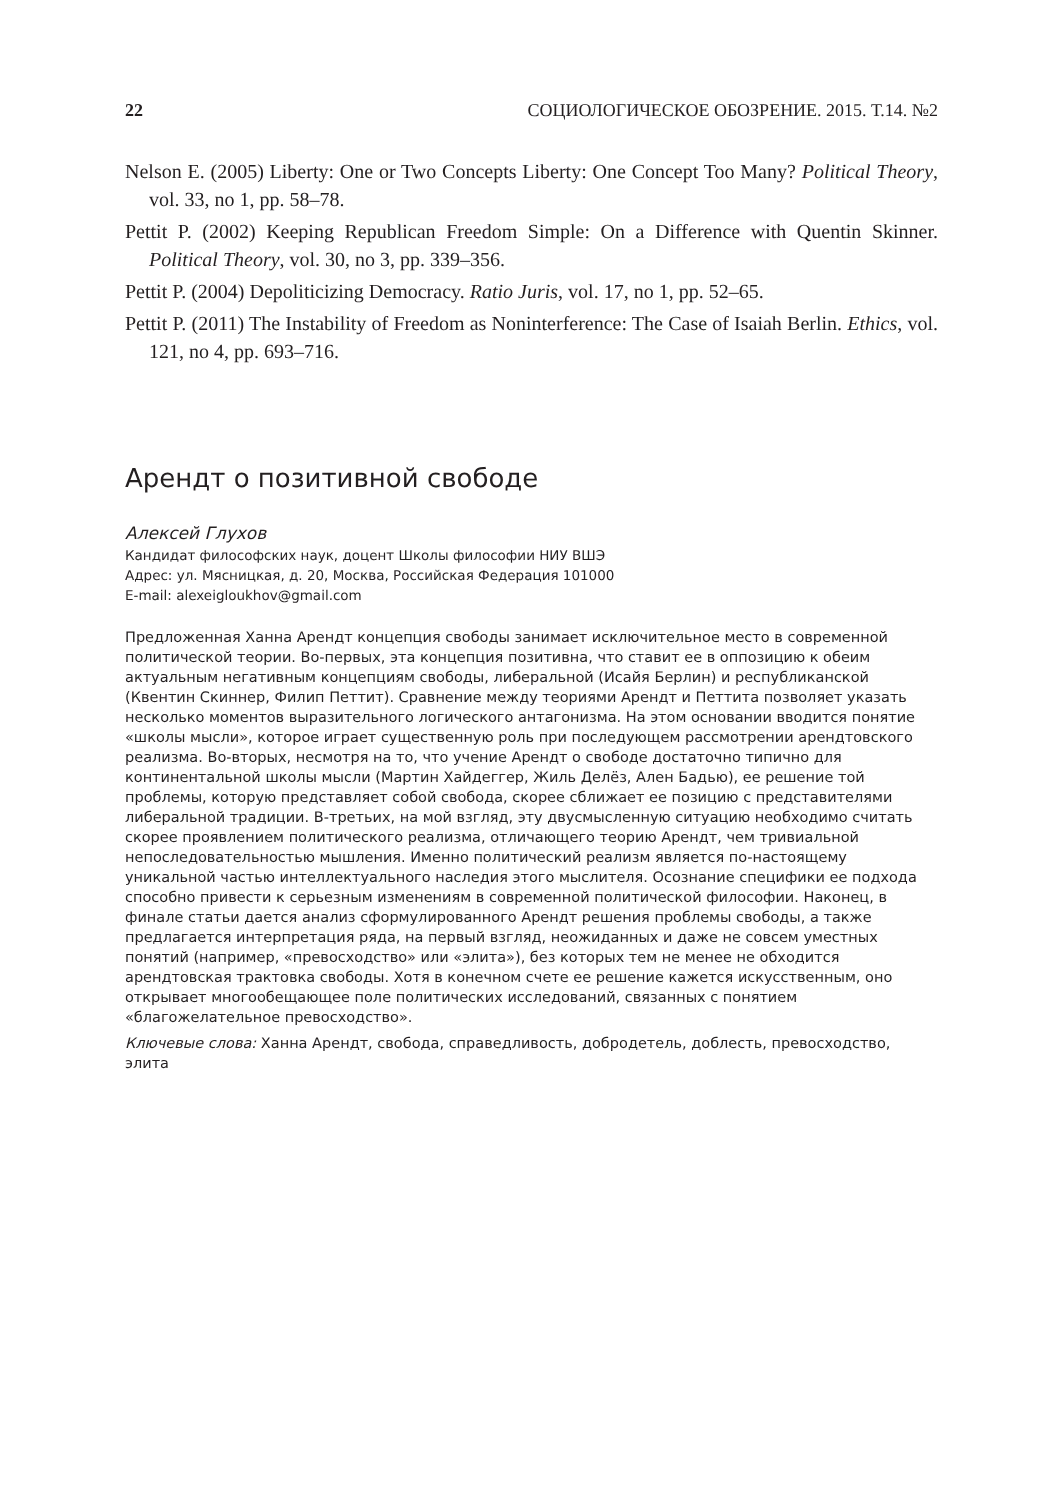22 СОЦИОЛОГИЧЕСКОЕ ОБОЗРЕНИЕ. 2015. Т.14. №2
Nelson E. (2005) Liberty: One or Two Concepts Liberty: One Concept Too Many? Political Theory, vol. 33, no 1, pp. 58–78.
Pettit P. (2002) Keeping Republican Freedom Simple: On a Difference with Quentin Skinner. Political Theory, vol. 30, no 3, pp. 339–356.
Pettit P. (2004) Depoliticizing Democracy. Ratio Juris, vol. 17, no 1, pp. 52–65.
Pettit P. (2011) The Instability of Freedom as Noninterference: The Case of Isaiah Berlin. Ethics, vol. 121, no 4, pp. 693–716.
Арендт о позитивной свободе
Алексей Глухов
Кандидат философских наук, доцент Школы философии НИУ ВШЭ
Адрес: ул. Мясницкая, д. 20, Москва, Российская Федерация 101000
E-mail: alexeigloukhov@gmail.com
Предложенная Ханна Арендт концепция свободы занимает исключительное место в современной политической теории. Во-первых, эта концепция позитивна, что ставит ее в оппозицию к обеим актуальным негативным концепциям свободы, либеральной (Исайя Берлин) и республиканской (Квентин Скиннер, Филип Петтит). Сравнение между теориями Арендт и Петтита позволяет указать несколько моментов выразительного логического антагонизма. На этом основании вводится понятие «школы мысли», которое играет существенную роль при последующем рассмотрении арендтовского реализма. Во-вторых, несмотря на то, что учение Арендт о свободе достаточно типично для континентальной школы мысли (Мартин Хайдеггер, Жиль Делёз, Ален Бадью), ее решение той проблемы, которую представляет собой свобода, скорее сближает ее позицию с представителями либеральной традиции. В-третьих, на мой взгляд, эту двусмысленную ситуацию необходимо считать скорее проявлением политического реализма, отличающего теорию Арендт, чем тривиальной непоследовательностью мышления. Именно политический реализм является по-настоящему уникальной частью интеллектуального наследия этого мыслителя. Осознание специфики ее подхода способно привести к серьезным изменениям в современной политической философии. Наконец, в финале статьи дается анализ сформулированного Арендт решения проблемы свободы, а также предлагается интерпретация ряда, на первый взгляд, неожиданных и даже не совсем уместных понятий (например, «превосходство» или «элита»), без которых тем не менее не обходится арендтовская трактовка свободы. Хотя в конечном счете ее решение кажется искусственным, оно открывает многообещающее поле политических исследований, связанных с понятием «благожелательное превосходство».
Ключевые слова: Ханна Арендт, свобода, справедливость, добродетель, доблесть, превосходство, элита